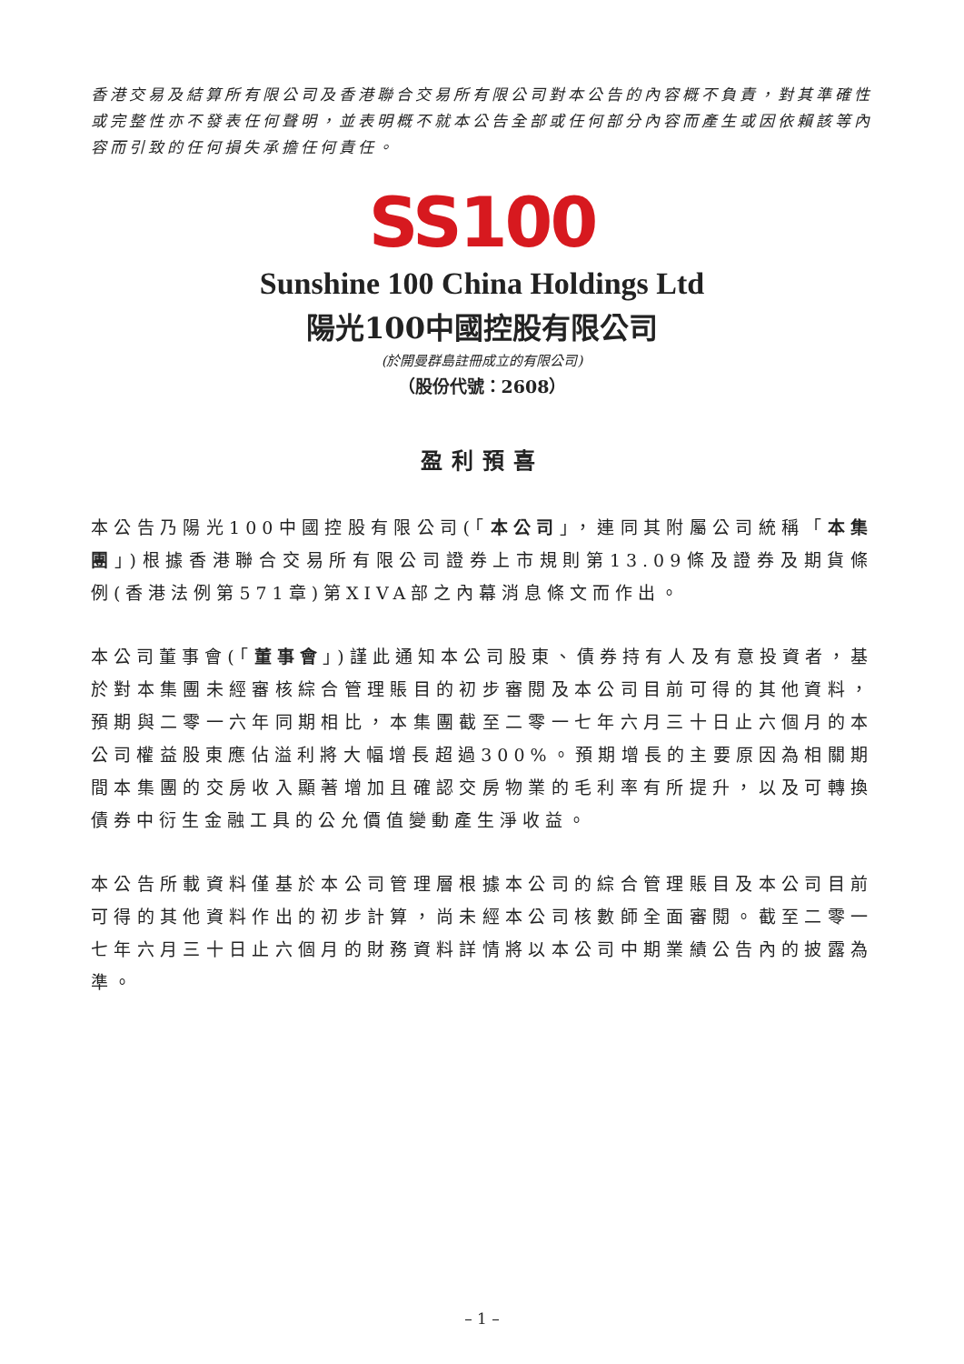香港交易及結算所有限公司及香港聯合交易所有限公司對本公告的內容概不負責，對其準確性或完整性亦不發表任何聲明，並表明概不就本公告全部或任何部分內容而產生或因依賴該等內容而引致的任何損失承擔任何責任。
SS100
Sunshine 100 China Holdings Ltd
陽光100中國控股有限公司
(於開曼群島註冊成立的有限公司)
（股份代號：2608）
盈利預喜
本公告乃陽光100中國控股有限公司(「本公司」，連同其附屬公司統稱「本集團」)根據香港聯合交易所有限公司證券上市規則第13.09條及證券及期貨條例(香港法例第571章)第XIVA部之內幕消息條文而作出。
本公司董事會(「董事會」)謹此通知本公司股東、債券持有人及有意投資者，基於對本集團未經審核綜合管理賬目的初步審閱及本公司目前可得的其他資料，預期與二零一六年同期相比，本集團截至二零一七年六月三十日止六個月的本公司權益股東應佔溢利將大幅增長超過300%。預期增長的主要原因為相關期間本集團的交房收入顯著增加且確認交房物業的毛利率有所提升，以及可轉換債券中衍生金融工具的公允價值變動產生淨收益。
本公告所載資料僅基於本公司管理層根據本公司的綜合管理賬目及本公司目前可得的其他資料作出的初步計算，尚未經本公司核數師全面審閱。截至二零一七年六月三十日止六個月的財務資料詳情將以本公司中期業績公告內的披露為準。
– 1 –